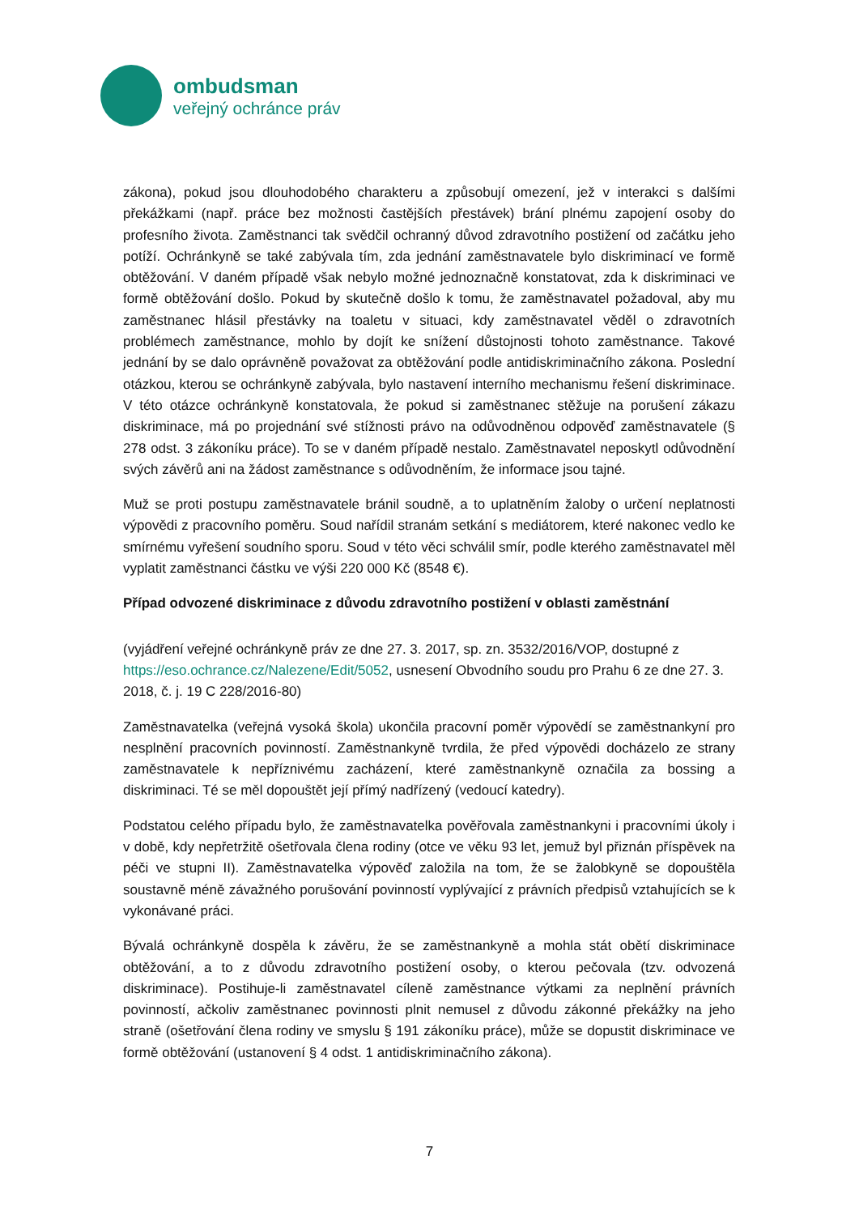ombudsman
veřejný ochránce práv
zákona), pokud jsou dlouhodobého charakteru a způsobují omezení, jež v interakci s dalšími překážkami (např. práce bez možnosti častějších přestávek) brání plnému zapojení osoby do profesního života. Zaměstnanci tak svědčil ochranný důvod zdravotního postižení od začátku jeho potíží. Ochránkyně se také zabývala tím, zda jednání zaměstnavatele bylo diskriminací ve formě obtěžování. V daném případě však nebylo možné jednoznačně konstatovat, zda k diskriminaci ve formě obtěžování došlo. Pokud by skutečně došlo k tomu, že zaměstnavatel požadoval, aby mu zaměstnanec hlásil přestávky na toaletu v situaci, kdy zaměstnavatel věděl o zdravotních problémech zaměstnance, mohlo by dojít ke snížení důstojnosti tohoto zaměstnance. Takové jednání by se dalo oprávněně považovat za obtěžování podle antidiskriminačního zákona. Poslední otázkou, kterou se ochránkyně zabývala, bylo nastavení interního mechanismu řešení diskriminace. V této otázce ochránkyně konstatovala, že pokud si zaměstnanec stěžuje na porušení zákazu diskriminace, má po projednání své stížnosti právo na odůvodněnou odpověď zaměstnavatele (§ 278 odst. 3 zákoníku práce). To se v daném případě nestalo. Zaměstnavatel neposkytl odůvodnění svých závěrů ani na žádost zaměstnance s odůvodněním, že informace jsou tajné.
Muž se proti postupu zaměstnavatele bránil soudně, a to uplatněním žaloby o určení neplatnosti výpovědi z pracovního poměru. Soud nařídil stranám setkání s mediátorem, které nakonec vedlo ke smírnému vyřešení soudního sporu. Soud v této věci schválil smír, podle kterého zaměstnavatel měl vyplatit zaměstnanci částku ve výši 220 000 Kč (8548 €).
Případ odvozené diskriminace z důvodu zdravotního postižení v oblasti zaměstnání
(vyjádření veřejné ochránkyně práv ze dne 27. 3. 2017, sp. zn. 3532/2016/VOP, dostupné z https://eso.ochrance.cz/Nalezene/Edit/5052, usnesení Obvodního soudu pro Prahu 6 ze dne 27. 3. 2018, č. j. 19 C 228/2016-80)
Zaměstnavatelka (veřejná vysoká škola) ukončila pracovní poměr výpovědí se zaměstnankyní pro nesplnění pracovních povinností. Zaměstnankyně tvrdila, že před výpovědi docházelo ze strany zaměstnavatele k nepříznivému zacházení, které zaměstnankyně označila za bossing a diskriminaci. Té se měl dopouštět její přímý nadřízený (vedoucí katedry).
Podstatou celého případu bylo, že zaměstnavatelka pověřovala zaměstnankyni i pracovními úkoly i v době, kdy nepřetržitě ošetřovala člena rodiny (otce ve věku 93 let, jemuž byl přiznán příspěvek na péči ve stupni II). Zaměstnavatelka výpověď založila na tom, že se žalobkyně se dopouštěla soustavně méně závažného porušování povinností vyplývající z právních předpisů vztahujících se k vykonávané práci.
Bývalá ochránkyně dospěla k závěru, že se zaměstnankyně a mohla stát obětí diskriminace obtěžování, a to z důvodu zdravotního postižení osoby, o kterou pečovala (tzv. odvozená diskriminace). Postihuje-li zaměstnavatel cíleně zaměstnance výtkami za neplnění právních povinností, ačkoliv zaměstnanec povinnosti plnit nemusel z důvodu zákonné překážky na jeho straně (ošetřování člena rodiny ve smyslu § 191 zákoníku práce), může se dopustit diskriminace ve formě obtěžování (ustanovení § 4 odst. 1 antidiskriminačního zákona).
7